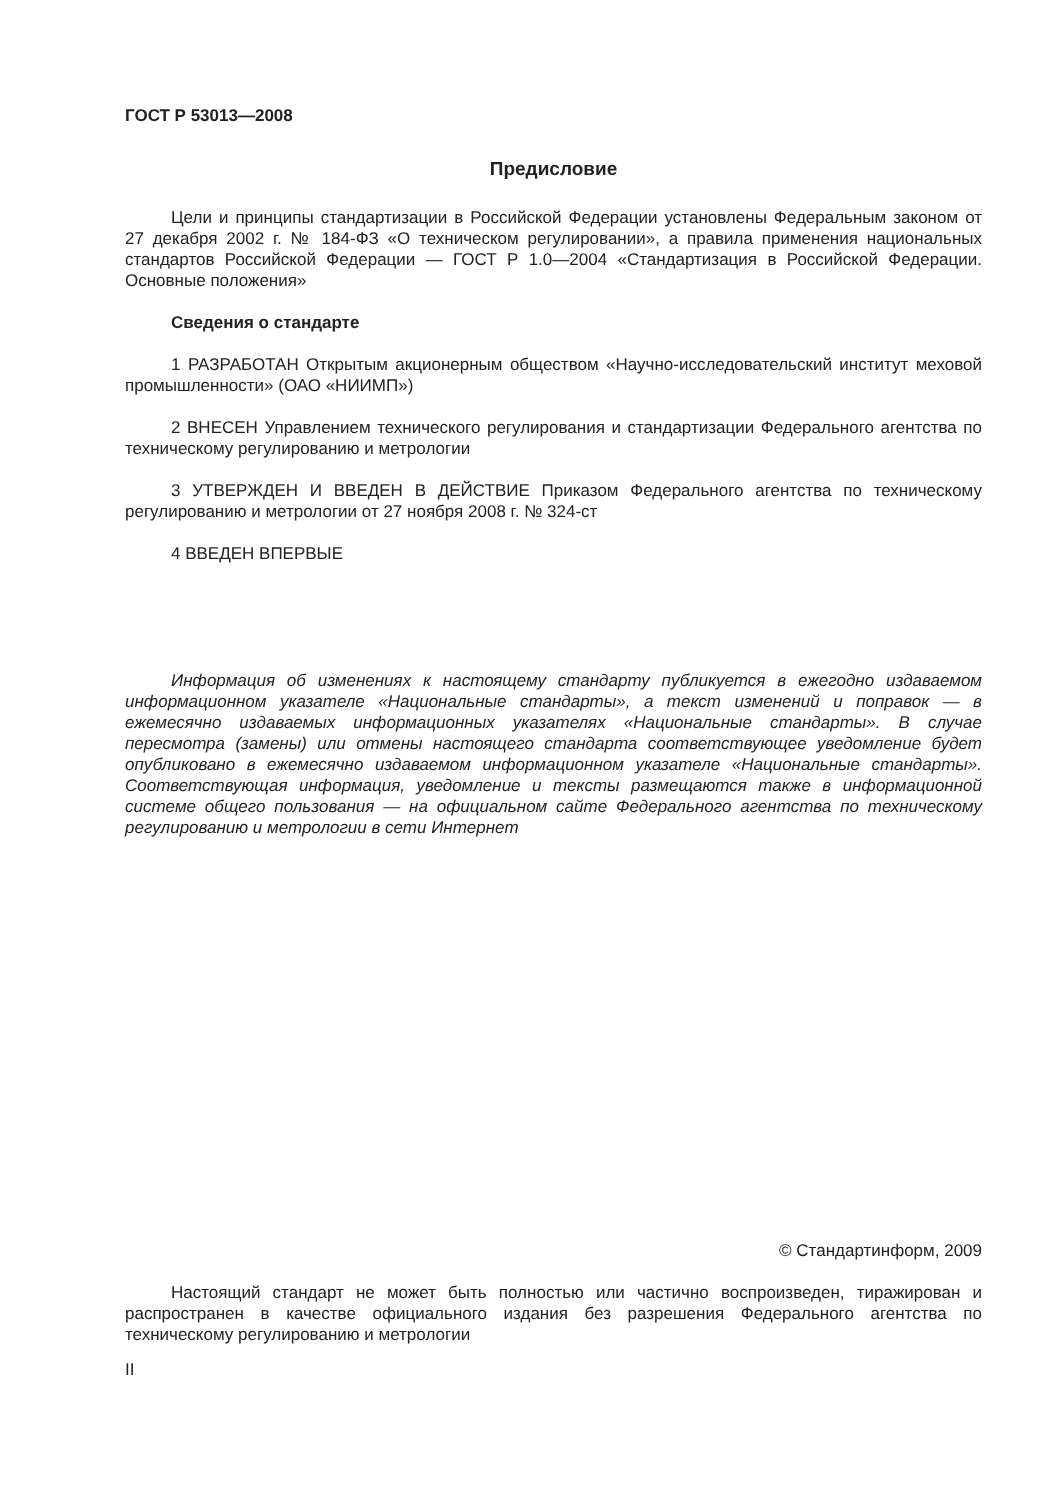ГОСТ Р 53013—2008
Предисловие
Цели и принципы стандартизации в Российской Федерации установлены Федеральным законом от 27 декабря 2002 г. № 184-ФЗ «О техническом регулировании», а правила применения национальных стандартов Российской Федерации — ГОСТ Р 1.0—2004 «Стандартизация в Российской Федерации. Основные положения»
Сведения о стандарте
1 РАЗРАБОТАН Открытым акционерным обществом «Научно-исследовательский институт меховой промышленности» (ОАО «НИИМП»)
2 ВНЕСЕН Управлением технического регулирования и стандартизации Федерального агентства по техническому регулированию и метрологии
3 УТВЕРЖДЕН И ВВЕДЕН В ДЕЙСТВИЕ Приказом Федерального агентства по техническому регулированию и метрологии от 27 ноября 2008 г. № 324-ст
4 ВВЕДЕН ВПЕРВЫЕ
Информация об изменениях к настоящему стандарту публикуется в ежегодно издаваемом информационном указателе «Национальные стандарты», а текст изменений и поправок — в ежемесячно издаваемых информационных указателях «Национальные стандарты». В случае пересмотра (замены) или отмены настоящего стандарта соответствующее уведомление будет опубликовано в ежемесячно издаваемом информационном указателе «Национальные стандарты». Соответствующая информация, уведомление и тексты размещаются также в информационной системе общего пользования — на официальном сайте Федерального агентства по техническому регулированию и метрологии в сети Интернет
© Стандартинформ, 2009
Настоящий стандарт не может быть полностью или частично воспроизведен, тиражирован и распространен в качестве официального издания без разрешения Федерального агентства по техническому регулированию и метрологии
II